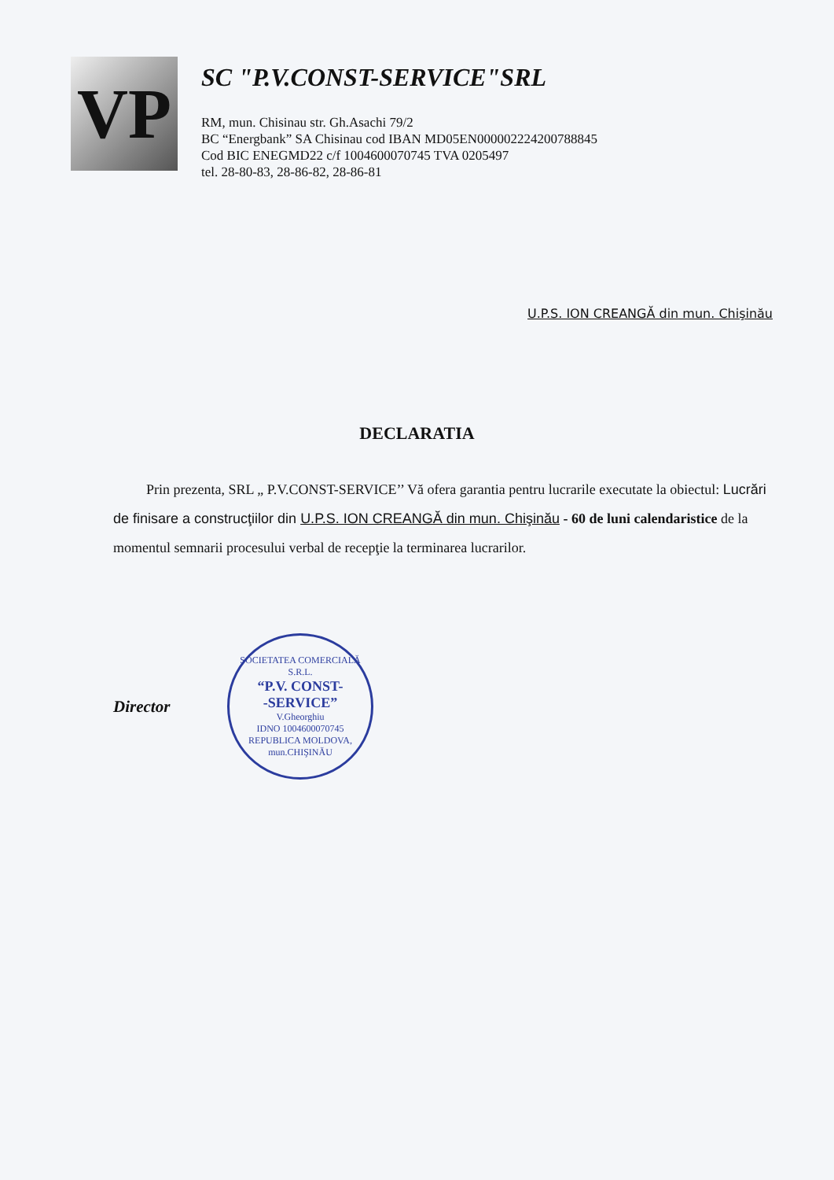VP
SC "P.V.CONST-SERVICE"SRL
RM, mun. Chisinau str. Gh.Asachi 79/2
BC “Energbank” SA Chisinau cod IBAN MD05EN000002224200788845
Cod BIC ENEGMD22 c/f 1004600070745 TVA 0205497
tel. 28-80-83, 28-86-82, 28-86-81
U.P.S. ION CREANGĂ din mun. Chişinău
DECLARATIA
Prin prezenta, SRL „ P.V.CONST-SERVICE’’ Vă ofera garantia pentru lucrarile executate la obiectul: Lucrări de finisare a construcţiilor din U.P.S. ION CREANGĂ din mun. Chişinău - 60 de luni calendaristice de la momentul semnarii procesului verbal de recepţie la terminarea lucrarilor.
Director
SOCIETATEA COMERCIALĂ
S.R.L.
“P.V. CONST-
-SERVICE”
V.Gheorghiu
IDNO 1004600070745
REPUBLICA MOLDOVA, mun.CHIŞINĂU